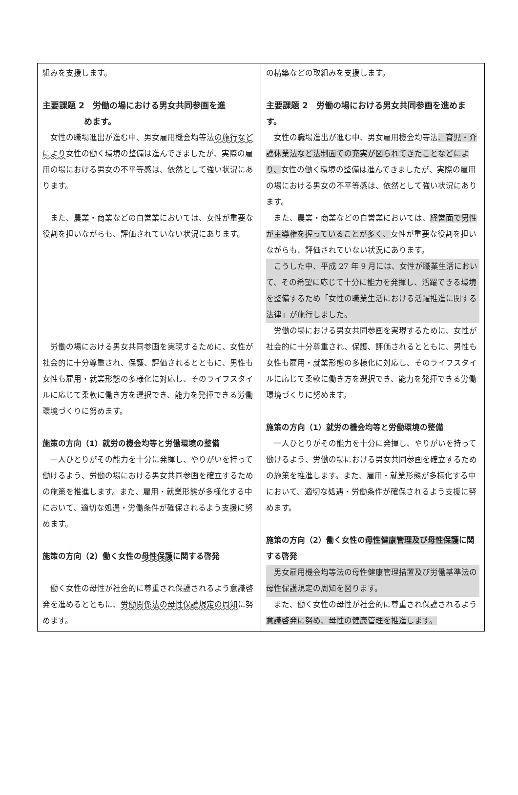| 組みを支援します。 主要課題 2 労働の場における男女共同参画を進 めます。 女性の職場進出が進む中、男女雇用機会均等法 の施行などにより 女性の働く環境の整備は進んできましたが、実際の雇用の場における男女の不平等感は、依然として強い状況にあります。 また、農業・商業などの自営業においては、女性が重要な役割を担いながらも、評価されていない状況にあります。 労働の場における男女共同参画を実現するために、女性が社会的に十分尊重され、保護、評価されるとともに、男性も女性も雇用・就業形態の多様化に対応し、そのライフスタイルに応じて柔軟に働き方を選択でき、能力を発揮できる労働環境づくりに努めます。 施策の方向（1）就労の機会均等と労働環境の整備 一人ひとりがその能力を十分に発揮し、やりがいを持って働けるよう、労働の場における男女共同参画を確立するための施策を推進します。また、雇用・就業形態が多様化する中において、適切な処遇・労働条件が確保されるよう支援に努めます。 施策の方向（2）働く女性の 母性保護 に関する啓発 働く女性の母性が社会的に尊重され保護されるよう意識啓発を進めるとともに、 労働関係法の母性保護規定の周知 に努めます。 | の構築などの取組みを支援します。 主要課題 2 労働の場における男女共同参画を進めます。 女性の職場進出が進む中、男女雇用機会均等法 、育児・介護休業法など法制面での充実が図られてきたことなどにより、 女性の働く環境の整備は進んできましたが、実際の雇用の場における男女の不平等感は、依然として強い状況にあります。 また、農業・商業などの自営業においては、 経営面で男性が主導権を握っていることが多く、 女性が重要な役割を担いながらも、評価されていない状況にあります。 こうした中、平成 27 年 9 月には、女性が職業生活において、その希望に応じて十分に能力を発揮し、活躍できる環境を整備するため「女性の職業生活における活躍推進に関する法律」が施行しました。 労働の場における男女共同参画を実現するために、女性が社会的に十分尊重され、保護、評価されるとともに、男性も女性も雇用・就業形態の多様化に対応し、そのライフスタイルに応じて柔軟に働き方を選択でき、能力を発揮できる労働環境づくりに努めます。 施策の方向（1）就労の機会均等と労働環境の整備 一人ひとりがその能力を十分に発揮し、やりがいを持って働けるよう、労働の場における男女共同参画を確立するための施策を推進します。また、雇用・就業形態が多様化する中において、適切な処遇・労働条件が確保されるよう支援に努めます。 施策の方向（2）働く女性の 母性健康管理及び母性保護 に関する啓発 男女雇用機会均等法の母性健康管理措置及び労働基準法の母性保護規定の周知を図ります。 また、働く女性の母性が社会的に尊重され保護されるよう 意識啓発に努め、母性の健康管理を推進します。 |